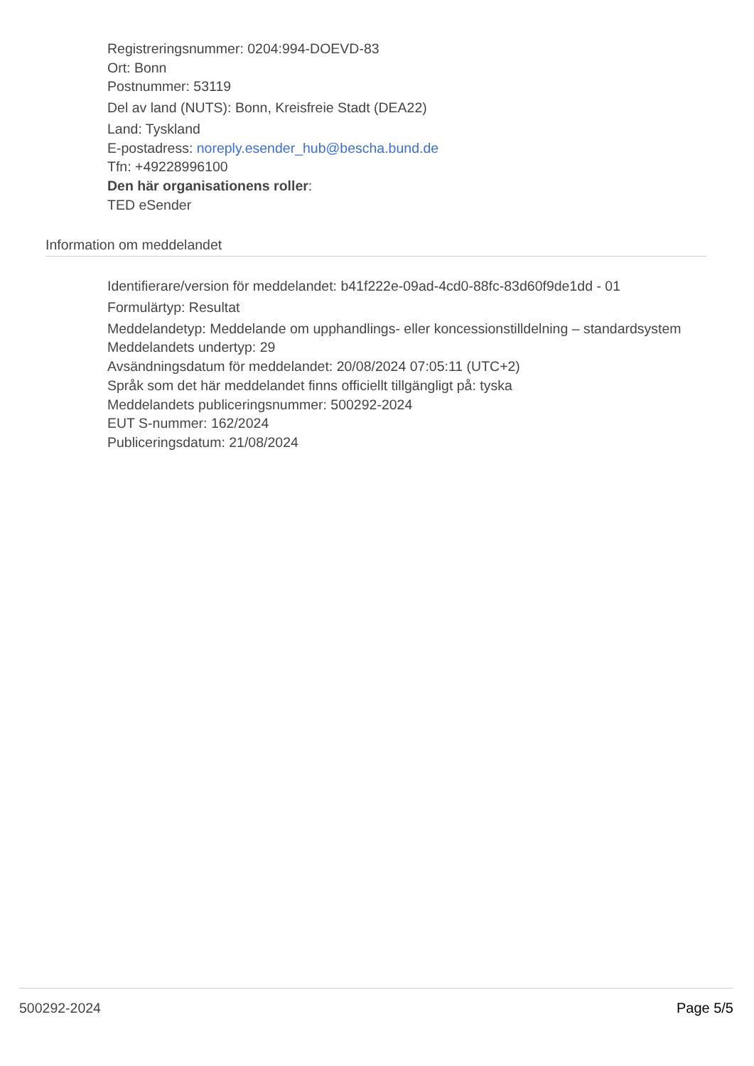Registreringsnummer: 0204:994-DOEVD-83
Ort: Bonn
Postnummer: 53119
Del av land (NUTS): Bonn, Kreisfreie Stadt (DEA22)
Land: Tyskland
E-postadress: noreply.esender_hub@bescha.bund.de
Tfn: +49228996100
Den här organisationens roller:
TED eSender
Information om meddelandet
Identifierare/version för meddelandet: b41f222e-09ad-4cd0-88fc-83d60f9de1dd - 01
Formulärtyp: Resultat
Meddelandetyp: Meddelande om upphandlings- eller koncessionstilldelning – standardsystem
Meddelandets undertyp: 29
Avsändningsdatum för meddelandet: 20/08/2024 07:05:11 (UTC+2)
Språk som det här meddelandet finns officiellt tillgängligt på: tyska
Meddelandets publiceringsnummer: 500292-2024
EUT S-nummer: 162/2024
Publiceringsdatum: 21/08/2024
500292-2024 Page 5/5